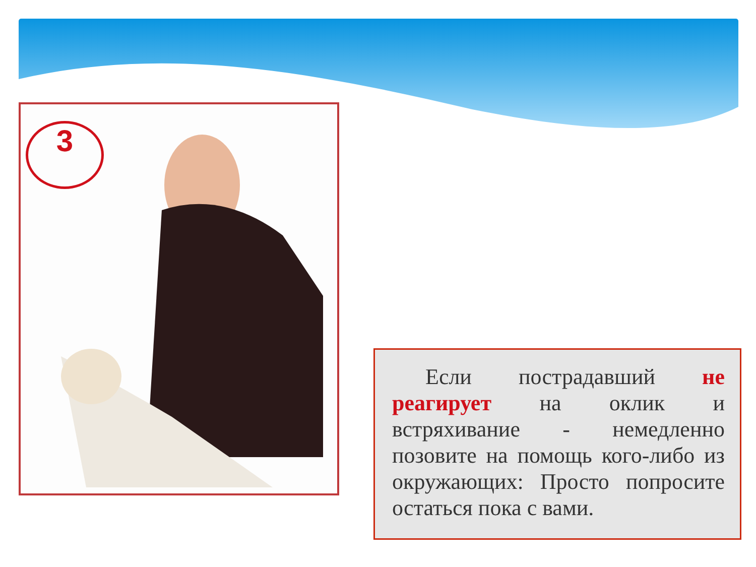3
Если пострадавший не реагирует на оклик и встряхивание - немедленно позовите на помощь кого-либо из окружающих: Просто попросите остаться пока с вами.